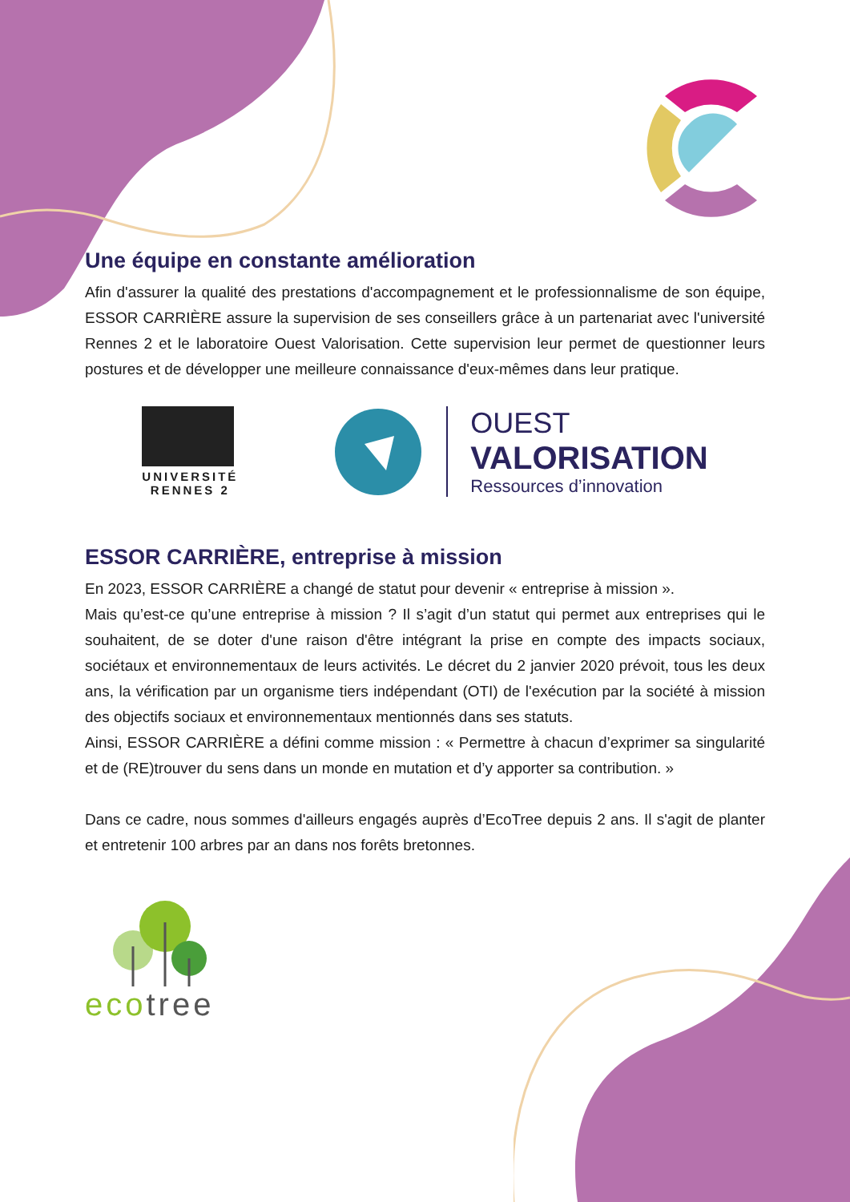Une équipe en constante amélioration
Afin d'assurer la qualité des prestations d'accompagnement et le professionnalisme de son équipe, ESSOR CARRIÈRE assure la supervision de ses conseillers grâce à un partenariat avec l'université Rennes 2 et le laboratoire Ouest Valorisation. Cette supervision leur permet de questionner leurs postures et de développer une meilleure connaissance d'eux-mêmes dans leur pratique.
UNIVERSITÉ
RENNES 2
OUEST
VALORISATION
Ressources d’innovation
ESSOR CARRIÈRE, entreprise à mission
En 2023, ESSOR CARRIÈRE a changé de statut pour devenir « entreprise à mission ».
Mais qu’est-ce qu’une entreprise à mission ? Il s’agit d’un statut qui permet aux entreprises qui le souhaitent, de se doter d'une raison d'être intégrant la prise en compte des impacts sociaux, sociétaux et environnementaux de leurs activités. Le décret du 2 janvier 2020 prévoit, tous les deux ans, la vérification par un organisme tiers indépendant (OTI) de l'exécution par la société à mission des objectifs sociaux et environnementaux mentionnés dans ses statuts.
Ainsi, ESSOR CARRIÈRE a défini comme mission : « Permettre à chacun d’exprimer sa singularité et de (RE)trouver du sens dans un monde en mutation et d’y apporter sa contribution. »
Dans ce cadre, nous sommes d'ailleurs engagés auprès d’EcoTree depuis 2 ans. Il s'agit de planter et entretenir 100 arbres par an dans nos forêts bretonnes.
eco tree